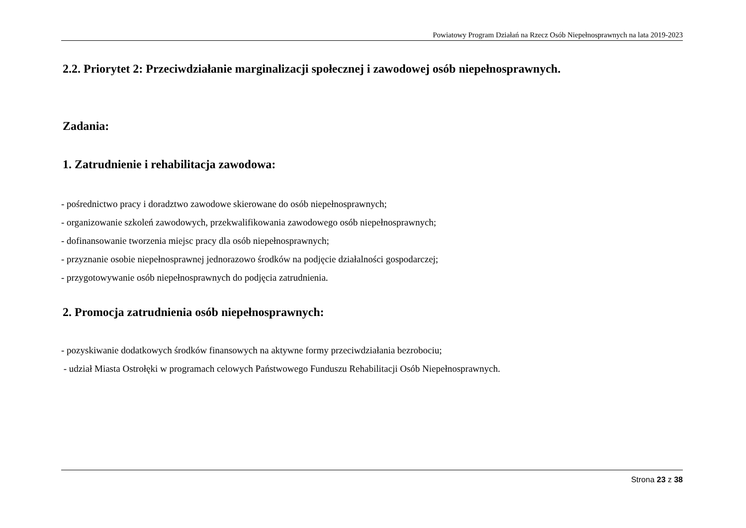Powiatowy Program Działań na Rzecz Osób Niepełnosprawnych na lata 2019-2023
2.2. Priorytet 2: Przeciwdziałanie marginalizacji społecznej i zawodowej osób niepełnosprawnych.
Zadania:
1. Zatrudnienie i rehabilitacja zawodowa:
- pośrednictwo pracy i doradztwo zawodowe skierowane do osób niepełnosprawnych;
- organizowanie szkoleń zawodowych, przekwalifikowania zawodowego osób niepełnosprawnych;
- dofinansowanie tworzenia miejsc pracy dla osób niepełnosprawnych;
- przyznanie osobie niepełnosprawnej jednorazowo środków na podjęcie działalności gospodarczej;
- przygotowywanie osób niepełnosprawnych do podjęcia zatrudnienia.
2. Promocja zatrudnienia osób niepełnosprawnych:
- pozyskiwanie dodatkowych środków finansowych na aktywne formy przeciwdziałania bezrobociu;
- udział Miasta Ostrołęki w programach celowych Państwowego Funduszu Rehabilitacji Osób Niepełnosprawnych.
Strona 23 z 38